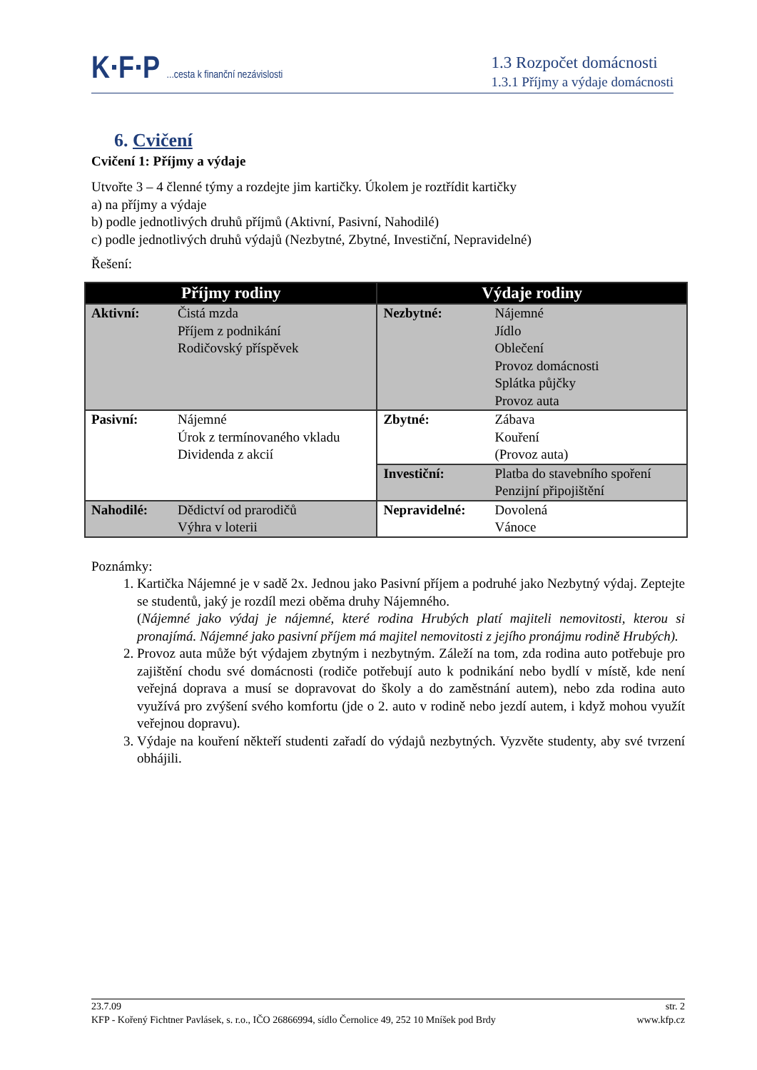K·F·P ...cesta k finanční nezávislosti
1.3 Rozpočet domácnosti
1.3.1 Příjmy a výdaje domácnosti
6. Cvičení
Cvičení 1: Příjmy a výdaje
Utvořte 3 – 4 členné týmy a rozdejte jim kartičky. Úkolem je roztřídit kartičky
a) na příjmy a výdaje
b) podle jednotlivých druhů příjmů (Aktivní, Pasivní, Nahodilé)
c) podle jednotlivých druhů výdajů (Nezbytné, Zbytné, Investiční, Nepravidelné)
Řešení:
| Příjmy rodiny | | Výdaje rodiny | |
| --- | --- | --- | --- |
| Aktivní: | Čistá mzda Příjem z podnikání Rodičovský příspěvek | Nezbytné: | Nájemné Jídlo Oblečení Provoz domácnosti Splátka půjčky Provoz auta |
| Pasivní: | Nájemné Úrok z termínovaného vkladu Dividenda z akcií | Zbytné: | Zábava Kouření (Provoz auta) |
| | | Investiční: | Platba do stavebního spoření Penzijní připojištění |
| Nahodilé: | Dědictví od prarodičů Výhra v loterii | Nepravidelné: | Dovolená Vánoce |
Poznámky:
1. Kartička Nájemné je v sadě 2x. Jednou jako Pasivní příjem a podruhé jako Nezbytný výdaj. Zeptejte se studentů, jaký je rozdíl mezi oběma druhy Nájemného.
(Nájemné jako výdaj je nájemné, které rodina Hrubých platí majiteli nemovitosti, kterou si pronajímá. Nájemné jako pasivní příjem má majitel nemovitosti z jejího pronájmu rodině Hrubých).
2. Provoz auta může být výdajem zbytným i nezbytným. Záleží na tom, zda rodina auto potřebuje pro zajištění chodu své domácnosti (rodiče potřebují auto k podnikání nebo bydlí v místě, kde není veřejná doprava a musí se dopravovat do školy a do zaměstnání autem), nebo zda rodina auto využívá pro zvýšení svého komfortu (jde o 2. auto v rodině nebo jezdí autem, i když mohou využít veřejnou dopravu).
3. Výdaje na kouření někteří studenti zařadí do výdajů nezbytných. Vyzvěte studenty, aby své tvrzení obhájili.
23.7.09 str. 2
KFP - Kořený Fichtner Pavlásek, s. r.o., IČO 26866994, sídlo Černolice 49, 252 10 Mníšek pod Brdy www.kfp.cz